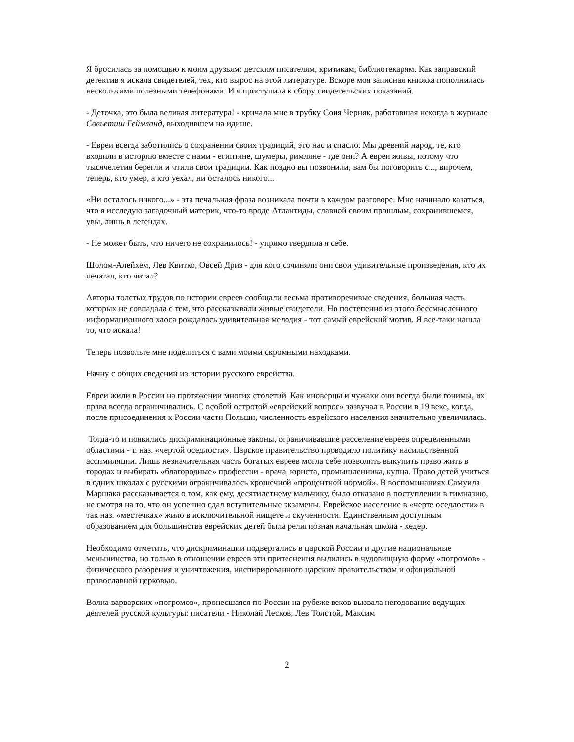Я бросилась за помощью к моим друзьям: детским писателям, критикам, библиотекарям. Как заправский детектив я искала свидетелей, тех, кто вырос на этой литературе. Вскоре моя записная книжка пополнилась несколькими полезными телефонами. И я приступила к сбору свидетельских показаний.
- Деточка, это была великая литература! - кричала мне в трубку Соня Черняк, работавшая некогда в журнале Совьетиш Геймланд, выходившем на идише.
- Евреи всегда заботились о сохранении своих традиций, это нас и спасло. Мы древний народ, те, кто входили в историю вместе с нами - египтяне, шумеры, римляне - где они? А евреи живы, потому что тысячелетия берегли и чтили свои традиции. Как поздно вы позвонили, вам бы поговорить с..., впрочем, теперь, кто умер, а кто уехал, ни осталось никого...
«Ни осталось никого...» - эта печальная фраза возникала почти в каждом разговоре. Мне начинало казаться, что я исследую загадочный материк, что-то вроде Атлантиды, славной своим прошлым, сохранившемся, увы, лишь в легендах.
- Не может быть, что ничего не сохранилось! - упрямо твердила я себе.
Шолом-Алейхем, Лев Квитко, Овсей Дриз - для кого сочиняли они свои удивительные произведения, кто их печатал, кто читал?
Авторы толстых трудов по истории евреев сообщали весьма противоречивые сведения, большая часть которых не совпадала с тем, что рассказывали живые свидетели. Но постепенно из этого бессмысленного информационного хаоса рождалась удивительная мелодия - тот самый еврейский мотив. Я все-таки нашла то, что искала!
Теперь позвольте мне поделиться с вами моими скромными находками.
Начну с общих сведений из истории русского еврейства.
Евреи жили в России на протяжении многих столетий. Как иноверцы и чужаки они всегда были гонимы, их права всегда ограничивались. С особой остротой «еврейский вопрос» зазвучал в России в 19 веке, когда, после присоединения к России части Польши, численность еврейского населения значительно увеличилась.
Тогда-то и появились дискриминационные законы, ограничивавшие расселение евреев определенными областями - т. наз. «чертой оседлости». Царское правительство проводило политику насильственной ассимиляции. Лишь незначительная часть богатых евреев могла себе позволить выкупить право жить в городах и выбирать «благородные» профессии - врача, юриста, промышленника, купца. Право детей учиться в одних школах с русскими ограничивалось крошечной «процентной нормой». В воспоминаниях Самуила Маршака рассказывается о том, как ему, десятилетнему мальчику, было отказано в поступлении в гимназию, не смотря на то, что он успешно сдал вступительные экзамены. Еврейское население в «черте оседлости» в так наз. «местечках» жило в исключительной нищете и скученности. Единственным доступным образованием для большинства еврейских детей была религиозная начальная школа - хедер.
Необходимо отметить, что дискриминации подвергались в царской России и другие национальные меньшинства, но только в отношении евреев эти притеснения вылились в чудовищную форму «погромов» - физического разорения и уничтожения, инспирированного царским правительством и официальной православной церковью.
Волна варварских «погромов», пронесшаяся по России на рубеже веков вызвала негодование ведущих деятелей русской культуры: писатели - Николай Лесков, Лев Толстой, Максим
2